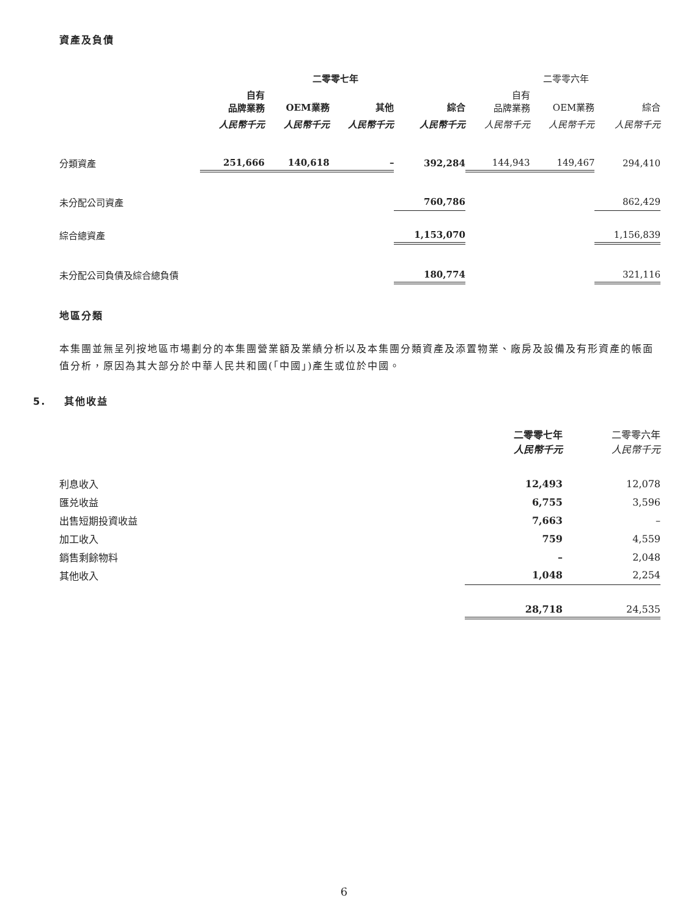資產及負債
| | 二零零七年 | | | | 二零零六年 | | |
| --- | --- | --- | --- | --- | --- | --- | --- |
| | 自有 品牌業務 | OEM業務 | 其他 | 綜合 | 自有 品牌業務 | OEM業務 | 綜合 |
| | 人民幣千元 | 人民幣千元 | 人民幣千元 | 人民幣千元 | 人民幣千元 | 人民幣千元 | 人民幣千元 |
| 分類資產 | 251,666 | 140,618 | – | 392,284 | 144,943 | 149,467 | 294,410 |
| 未分配公司資產 | | | | 760,786 | | | 862,429 |
| 綜合總資產 | | | | 1,153,070 | | | 1,156,839 |
| 未分配公司負債及綜合總負債 | | | | 180,774 | | | 321,116 |
地區分類
本集團並無呈列按地區市場劃分的本集團營業額及業績分析以及本集團分類資產及添置物業、廠房及設備及有形資產的帳面值分析，原因為其大部分於中華人民共和國(「中國」)產生或位於中國。
5. 其他收益
| | 二零零七年 人民幣千元 | 二零零六年 人民幣千元 |
| --- | --- | --- |
| 利息收入 | 12,493 | 12,078 |
| 匯兑收益 | 6,755 | 3,596 |
| 出售短期投資收益 | 7,663 | – |
| 加工收入 | 759 | 4,559 |
| 銷售剩餘物料 | – | 2,048 |
| 其他收入 | 1,048 | 2,254 |
| | 28,718 | 24,535 |
6